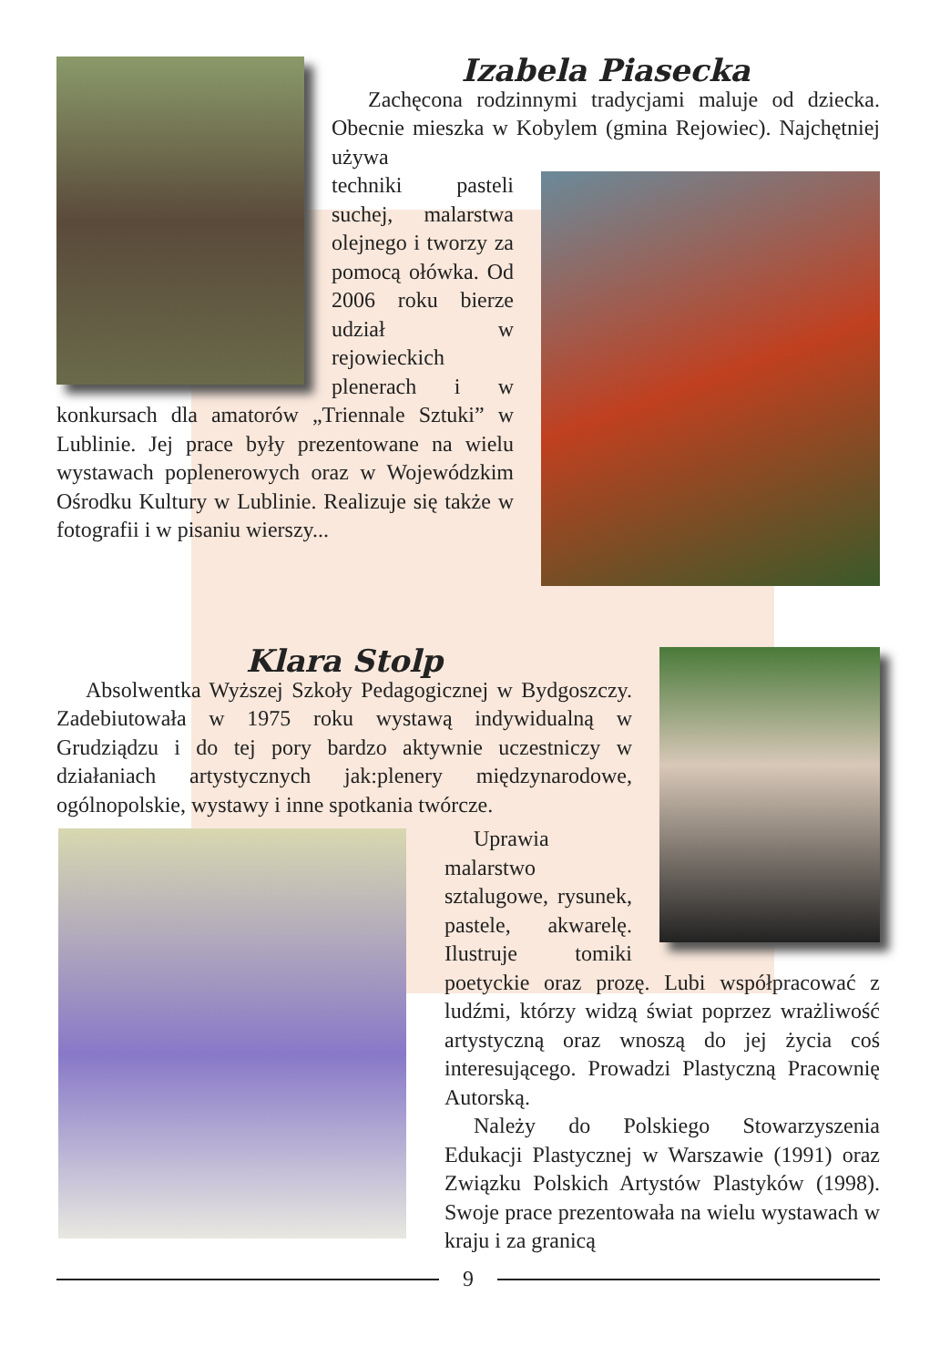Izabela Piasecka
Zachęcona rodzinnymi tradycjami maluje od dziecka. Obecnie mieszka w Kobylem (gmina Rejowiec). Najchętniej używa
techniki pasteli suchej, malarstwa olejnego i tworzy za pomocą ołówka. Od 2006 roku bierze udział w rejowieckich plenerach i w konkursach dla amatorów „Triennale Sztuki” w Lublinie. Jej prace były prezentowane na wielu wystawach poplenerowych oraz w Wojewódzkim Ośrodku Kultury w Lublinie. Realizuje się także w fotografii i w pisaniu wierszy...
Klara Stolp
Absolwentka Wyższej Szkoły Pedagogicznej w Bydgoszczy. Zadebiutowała w 1975 roku wystawą indywidualną w Grudziądzu i do tej pory bardzo aktywnie uczestniczy w działaniach artystycznych jak:plenery międzynarodowe, ogólnopolskie, wystawy i inne spotkania twórcze.
Uprawia malarstwo sztalugowe, rysunek, pastele, akwarelę. Ilustruje tomiki poetyckie oraz prozę. Lubi współpracować z ludźmi, którzy widzą świat poprzez wrażliwość artystyczną oraz wnoszą do jej życia coś interesującego. Prowadzi Plastyczną Pracownię Autorską.
Należy do Polskiego Stowarzyszenia Edukacji Plastycznej w Warszawie (1991) oraz Związku Polskich Artystów Plastyków (1998). Swoje prace prezentowała na wielu wystawach w kraju i za granicą
9